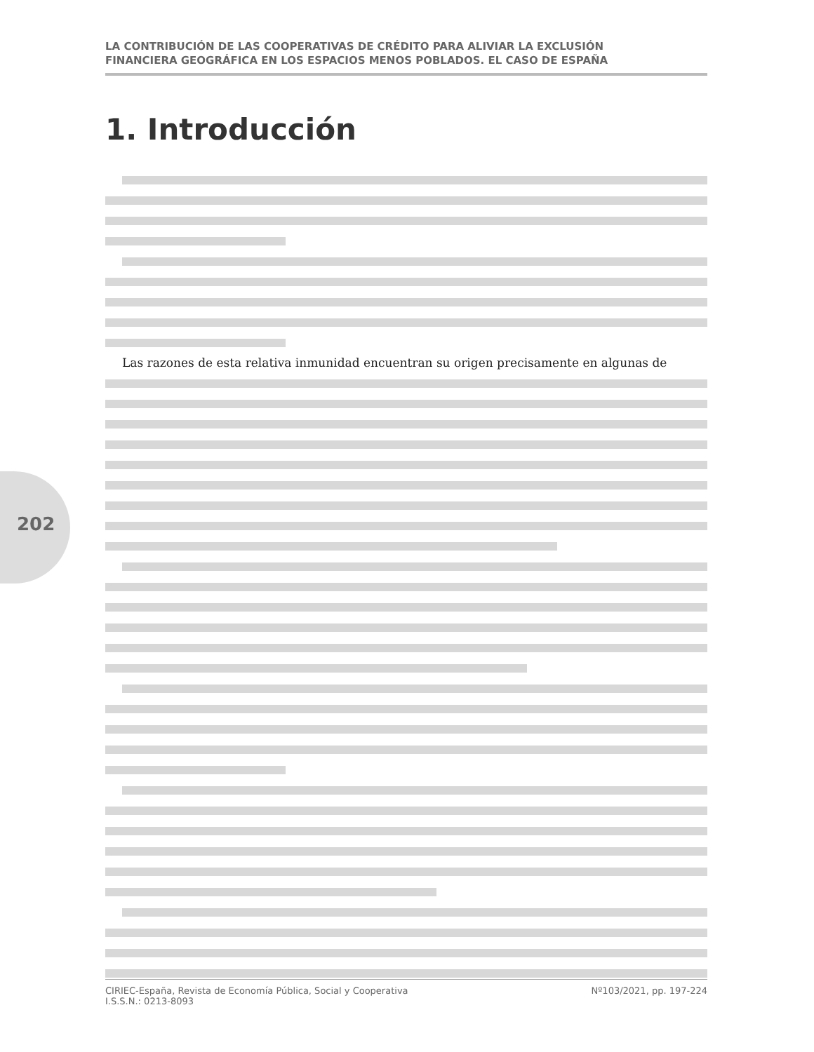LA CONTRIBUCIÓN DE LAS COOPERATIVAS DE CRÉDITO PARA ALIVIAR LA EXCLUSIÓN
FINANCIERA GEOGRÁFICA EN LOS ESPACIOS MENOS POBLADOS. EL CASO DE ESPAÑA
1. Introducción
202
Las razones de esta relativa inmunidad encuentran su origen precisamente en algunas de
CIRIEC-España, Revista de Economía Pública, Social y Cooperativa
I.S.S.N.: 0213-8093
Nº103/2021, pp. 197-224